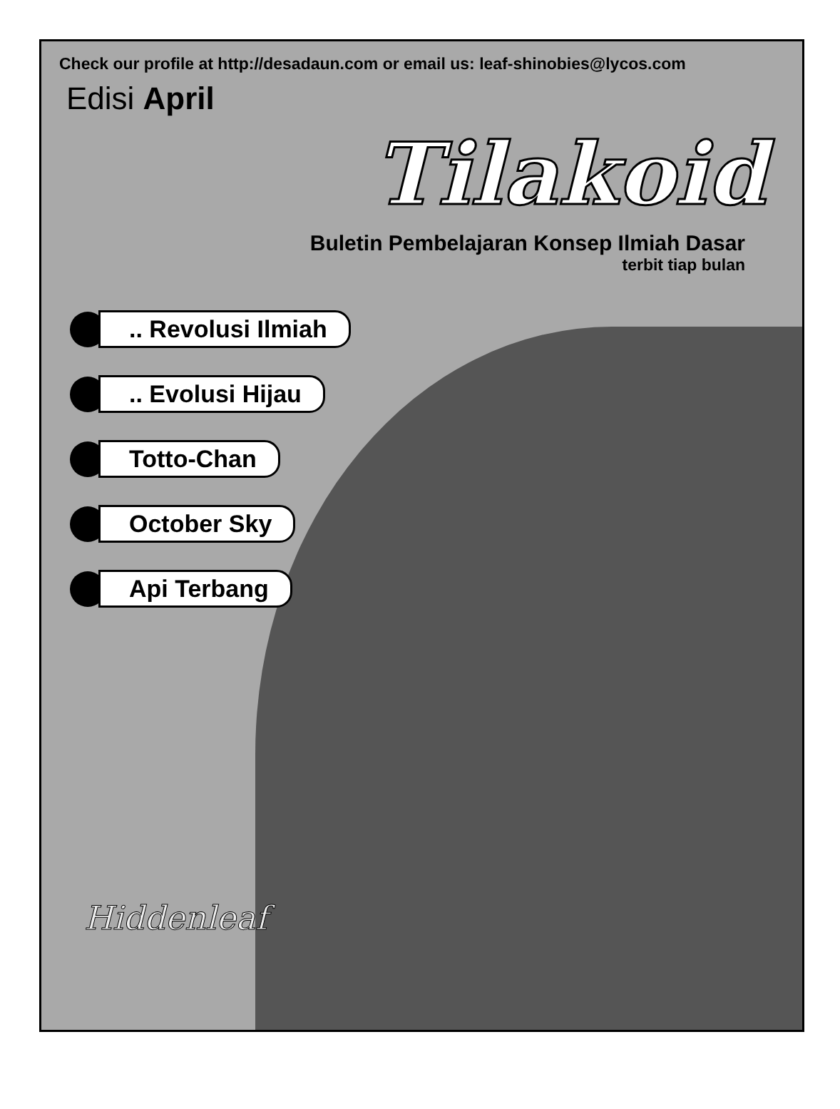Check our profile at http://desadaun.com or email us: leaf-shinobies@lycos.com
Edisi April
Tilakoid
Buletin Pembelajaran Konsep Ilmiah Dasar
terbit tiap bulan
.. Revolusi Ilmiah
.. Evolusi Hijau
Totto-Chan
October Sky
Api Terbang
Hiddenleaf